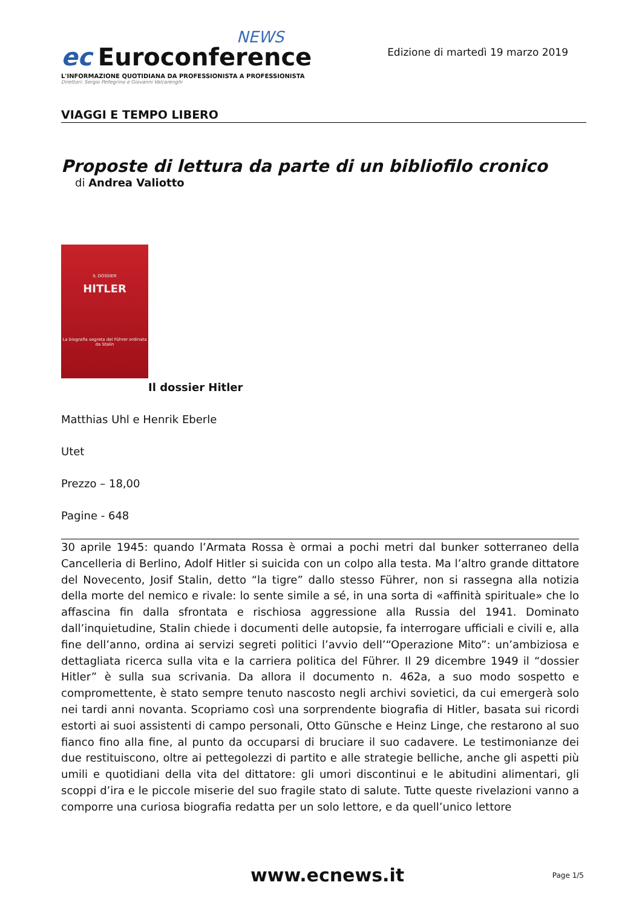NEWS
ec Euroconference
L'INFORMAZIONE QUOTIDIANA DA PROFESSIONISTA A PROFESSIONISTA
Direttori: Sergio Pellegrino e Giovanni Valcarenghi
Edizione di martedì 19 marzo 2019
VIAGGI E TEMPO LIBERO
Proposte di lettura da parte di un bibliofilo cronico
di Andrea Valiotto
IL DOSSIER
HITLER
La biografia segreta del Führer ordinata da Stalin
Il dossier Hitler
Matthias Uhl e Henrik Eberle
Utet
Prezzo – 18,00
Pagine - 648
30 aprile 1945: quando l’Armata Rossa è ormai a pochi metri dal bunker sotterraneo della Cancelleria di Berlino, Adolf Hitler si suicida con un colpo alla testa. Ma l’altro grande dittatore del Novecento, Josif Stalin, detto “la tigre” dallo stesso Führer, non si rassegna alla notizia della morte del nemico e rivale: lo sente simile a sé, in una sorta di «affinità spirituale» che lo affascina fin dalla sfrontata e rischiosa aggressione alla Russia del 1941. Dominato dall’inquietudine, Stalin chiede i documenti delle autopsie, fa interrogare ufficiali e civili e, alla fine dell’anno, ordina ai servizi segreti politici l’avvio dell’“Operazione Mito”: un’ambiziosa e dettagliata ricerca sulla vita e la carriera politica del Führer. Il 29 dicembre 1949 il “dossier Hitler” è sulla sua scrivania. Da allora il documento n. 462a, a suo modo sospetto e compromettente, è stato sempre tenuto nascosto negli archivi sovietici, da cui emergerà solo nei tardi anni novanta. Scopriamo così una sorprendente biografia di Hitler, basata sui ricordi estorti ai suoi assistenti di campo personali, Otto Günsche e Heinz Linge, che restarono al suo fianco fino alla fine, al punto da occuparsi di bruciare il suo cadavere. Le testimonianze dei due restituiscono, oltre ai pettegolezzi di partito e alle strategie belliche, anche gli aspetti più umili e quotidiani della vita del dittatore: gli umori discontinui e le abitudini alimentari, gli scoppi d’ira e le piccole miserie del suo fragile stato di salute. Tutte queste rivelazioni vanno a comporre una curiosa biografia redatta per un solo lettore, e da quell’unico lettore
www.ecnews.it Page 1/5